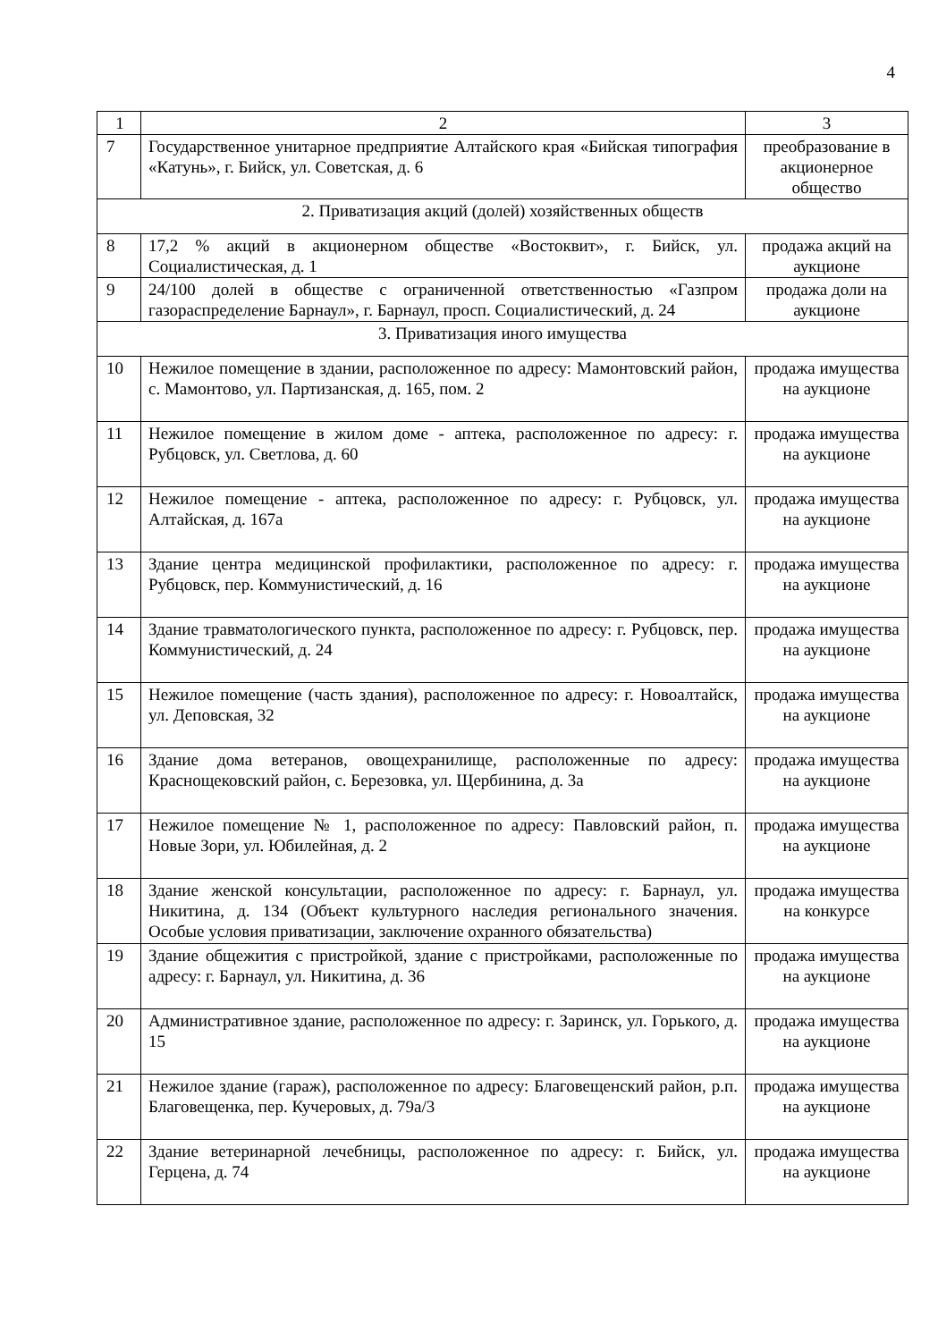4
| 1 | 2 | 3 |
| 7 | Государственное унитарное предприятие Алтайского края «Бийская типография «Катунь», г. Бийск, ул. Советская, д. 6 | преобразование в акционерное общество |
| 2. Приватизация акций (долей) хозяйственных обществ | | |
| 8 | 17,2 % акций в акционерном обществе «Востоквит», г. Бийск, ул. Социалистическая, д. 1 | продажа акций на аукционе |
| 9 | 24/100 долей в обществе с ограниченной ответственностью «Газпром газораспределение Барнаул», г. Барнаул, просп. Социалистический, д. 24 | продажа доли на аукционе |
| 3. Приватизация иного имущества | | |
| 10 | Нежилое помещение в здании, расположенное по адресу: Мамонтовский район, с. Мамонтово, ул. Партизанская, д. 165, пом. 2 | продажа имущества на аукционе |
| 11 | Нежилое помещение в жилом доме - аптека, расположенное по адресу: г. Рубцовск, ул. Светлова, д. 60 | продажа имущества на аукционе |
| 12 | Нежилое помещение - аптека, расположенное по адресу: г. Рубцовск, ул. Алтайская, д. 167а | продажа имущества на аукционе |
| 13 | Здание центра медицинской профилактики, расположенное по адресу: г. Рубцовск, пер. Коммунистический, д. 16 | продажа имущества на аукционе |
| 14 | Здание травматологического пункта, расположенное по адресу: г. Рубцовск, пер. Коммунистический, д. 24 | продажа имущества на аукционе |
| 15 | Нежилое помещение (часть здания), расположенное по адресу: г. Новоалтайск, ул. Деповская, 32 | продажа имущества на аукционе |
| 16 | Здание дома ветеранов, овощехранилище, расположенные по адресу: Краснощековский район, с. Березовка, ул. Щербинина, д. 3а | продажа имущества на аукционе |
| 17 | Нежилое помещение № 1, расположенное по адресу: Павловский район, п. Новые Зори, ул. Юбилейная, д. 2 | продажа имущества на аукционе |
| 18 | Здание женской консультации, расположенное по адресу: г. Барнаул, ул. Никитина, д. 134 (Объект культурного наследия регионального значения. Особые условия приватизации, заключение охранного обязательства) | продажа имущества на конкурсе |
| 19 | Здание общежития с пристройкой, здание с пристройками, расположенные по адресу: г. Барнаул, ул. Никитина, д. 36 | продажа имущества на аукционе |
| 20 | Административное здание, расположенное по адресу: г. Заринск, ул. Горького, д. 15 | продажа имущества на аукционе |
| 21 | Нежилое здание (гараж), расположенное по адресу: Благовещенский район, р.п. Благовещенка, пер. Кучеровых, д. 79а/3 | продажа имущества на аукционе |
| 22 | Здание ветеринарной лечебницы, расположенное по адресу: г. Бийск, ул. Герцена, д. 74 | продажа имущества на аукционе |